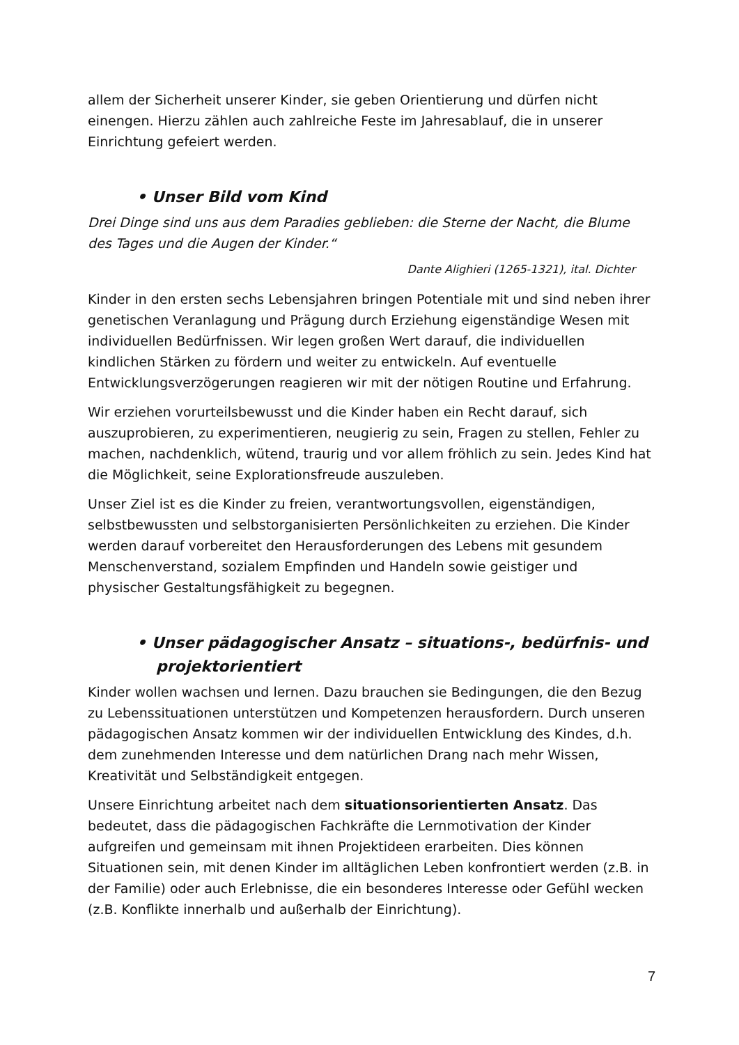allem der Sicherheit unserer Kinder, sie geben Orientierung und dürfen nicht einengen. Hierzu zählen auch zahlreiche Feste im Jahresablauf, die in unserer Einrichtung gefeiert werden.
• Unser Bild vom Kind
Drei Dinge sind uns aus dem Paradies geblieben: die Sterne der Nacht, die Blume des Tages und die Augen der Kinder.“
Dante Alighieri (1265-1321), ital. Dichter
Kinder in den ersten sechs Lebensjahren bringen Potentiale mit und sind neben ihrer genetischen Veranlagung und Prägung durch Erziehung eigenständige Wesen mit individuellen Bedürfnissen. Wir legen großen Wert darauf, die individuellen kindlichen Stärken zu fördern und weiter zu entwickeln. Auf eventuelle Entwicklungsverzögerungen reagieren wir mit der nötigen Routine und Erfahrung.
Wir erziehen vorurteilsbewusst und die Kinder haben ein Recht darauf, sich auszuprobieren, zu experimentieren, neugierig zu sein, Fragen zu stellen, Fehler zu machen, nachdenklich, wütend, traurig und vor allem fröhlich zu sein. Jedes Kind hat die Möglichkeit, seine Explorationsfreude auszuleben.
Unser Ziel ist es die Kinder zu freien, verantwortungsvollen, eigenständigen, selbstbewussten und selbstorganisierten Persönlichkeiten zu erziehen. Die Kinder werden darauf vorbereitet den Herausforderungen des Lebens mit gesundem Menschenverstand, sozialem Empfinden und Handeln sowie geistiger und physischer Gestaltungsfähigkeit zu begegnen.
• Unser pädagogischer Ansatz – situations-, bedürfnis- und projektorientiert
Kinder wollen wachsen und lernen. Dazu brauchen sie Bedingungen, die den Bezug zu Lebenssituationen unterstützen und Kompetenzen herausfordern. Durch unseren pädagogischen Ansatz kommen wir der individuellen Entwicklung des Kindes, d.h. dem zunehmenden Interesse und dem natürlichen Drang nach mehr Wissen, Kreativität und Selbständigkeit entgegen.
Unsere Einrichtung arbeitet nach dem situationsorientierten Ansatz. Das bedeutet, dass die pädagogischen Fachkräfte die Lernmotivation der Kinder aufgreifen und gemeinsam mit ihnen Projektideen erarbeiten. Dies können Situationen sein, mit denen Kinder im alltäglichen Leben konfrontiert werden (z.B. in der Familie) oder auch Erlebnisse, die ein besonderes Interesse oder Gefühl wecken (z.B. Konflikte innerhalb und außerhalb der Einrichtung).
7